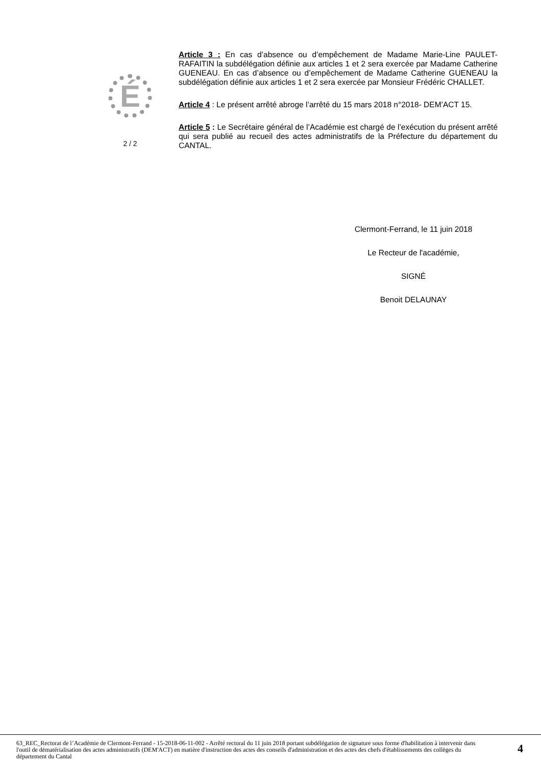É
2 / 2
Article 3 : En cas d’absence ou d’empêchement de Madame Marie-Line PAULET-RAFAITIN la subdélégation définie aux articles 1 et 2 sera exercée par Madame Catherine GUENEAU. En cas d’absence ou d’empêchement de Madame Catherine GUENEAU la subdélégation définie aux articles 1 et 2 sera exercée par Monsieur Frédéric CHALLET.
Article 4 : Le présent arrêté abroge l’arrêté du 15 mars 2018 n°2018- DEM’ACT 15.
Article 5 : Le Secrétaire général de l’Académie est chargé de l’exécution du présent arrêté qui sera publié au recueil des actes administratifs de la Préfecture du département du CANTAL.
Clermont-Ferrand, le 11 juin 2018
Le Recteur de l'académie,
SIGNÉ
Benoit DELAUNAY
63_REC_Rectorat de l’Académie de Clermont-Ferrand - 15-2018-06-11-002 - Arrêté rectoral du 11 juin 2018 portant subdélégation de signature sous forme d'habilitation à intervenir dans l'outil de dématérialisation des actes administratifs (DEM'ACT) en matière d'instruction des actes des conseils d'administration et des actes des chefs d'établissements des collèges du département du Cantal
4